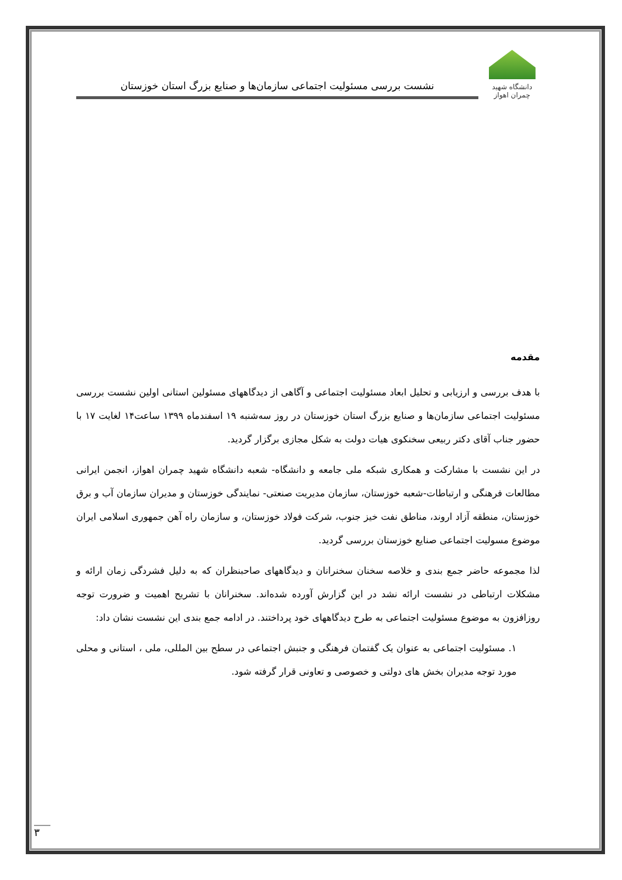دانشگاه شهید چمران اهواز
نشست بررسی مسئولیت اجتماعی سازمان‌ها و صنایع بزرگ استان خوزستان
مقدمه
با هدف بررسی و ارزیابی و تحلیل ابعاد مسئولیت اجتماعی و آگاهی از دیدگاههای مسئولین استانی اولین نشست بررسی مسئولیت اجتماعی سازمان‌ها و صنایع بزرگ استان خوزستان در روز سه‌شنبه ۱۹ اسفندماه ۱۳۹۹ ساعت۱۴ لغایت ۱۷ با حضور جناب آقای دکتر ربیعی سخنکوی هیات دولت به شکل مجازی برگزار گردید.
در این نشست با مشارکت و همکاری شبکه ملی جامعه و دانشگاه- شعبه دانشگاه شهید چمران اهواز، انجمن ایرانی مطالعات فرهنگی و ارتباطات-شعبه خوزستان، سازمان مدیریت صنعتی- نمایندگی خوزستان و مدیران سازمان آب و برق خوزستان، منطقه آزاد اروند، مناطق نفت خیز جنوب، شرکت فولاد خوزستان، و سازمان راه آهن جمهوری اسلامی ایران موضوع مسولیت اجتماعی صنایع خوزستان بررسی گردید.
لذا مجموعه حاضر جمع بندی و خلاصه سخنان سخنرانان و دیدگاههای صاحبنظران که به دلیل فشردگی زمان ارائه و مشکلات ارتباطی در نشست ارائه نشد در این گزارش آورده شده‌اند. سخنرانان با تشریح اهمیت و ضرورت توجه روزافزون به موضوع مسئولیت اجتماعی به طرح دیدگاههای خود پرداختند. در ادامه جمع بندی این نشست نشان داد:
۱. مسئولیت اجتماعی به عنوان یک گفتمان فرهنگی و جنبش اجتماعی در سطح بین المللی، ملی ، استانی و محلی مورد توجه مدیران بخش های دولتی و خصوصی و تعاونی قرار گرفته شود.
۳